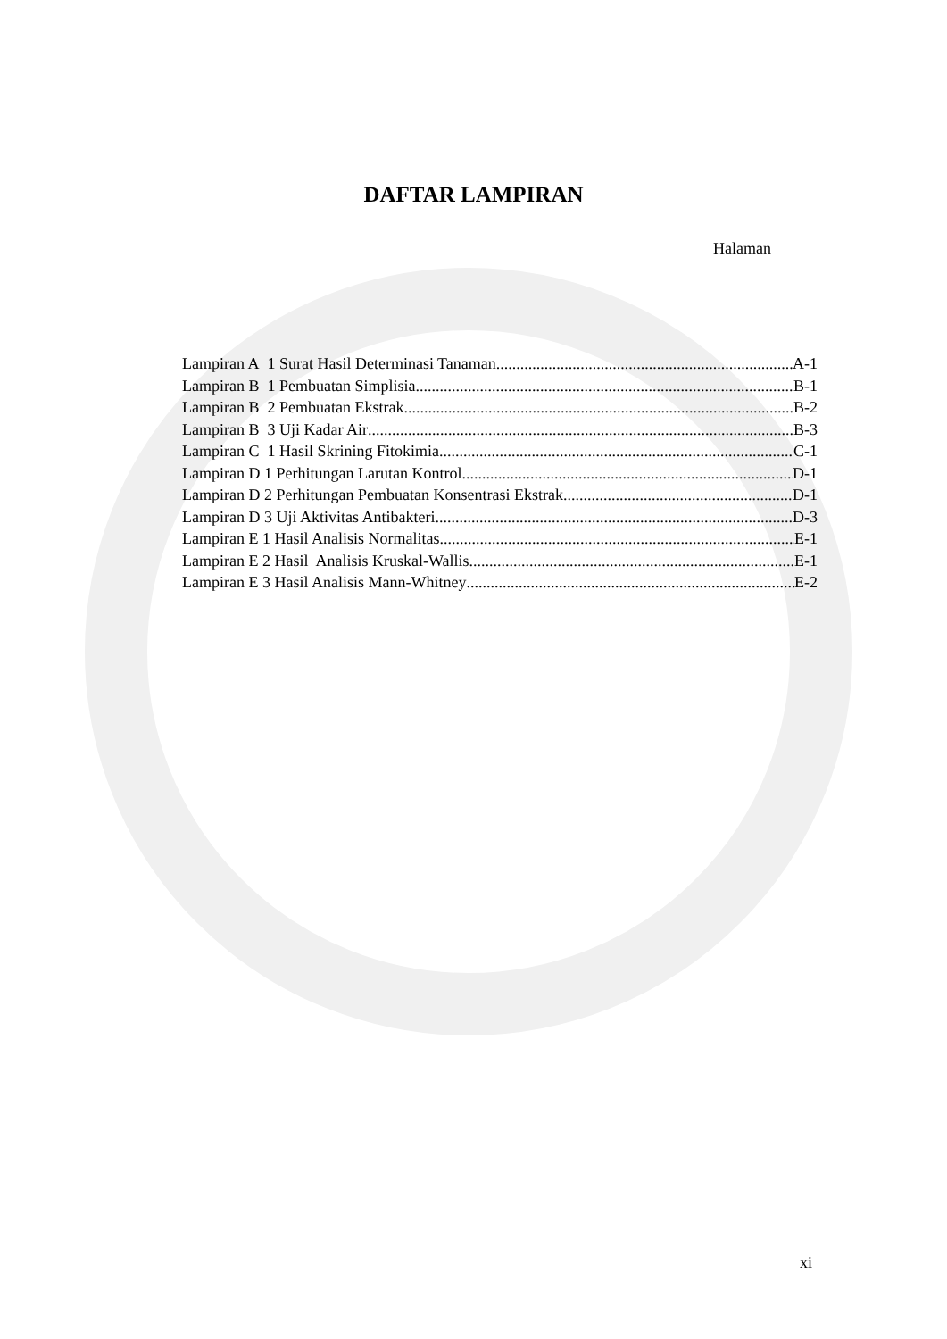DAFTAR LAMPIRAN
Halaman
Lampiran A 1 Surat Hasil Determinasi Tanaman A-1
Lampiran B 1 Pembuatan Simplisia B-1
Lampiran B 2 Pembuatan Ekstrak B-2
Lampiran B 3 Uji Kadar Air B-3
Lampiran C 1 Hasil Skrining Fitokimia C-1
Lampiran D 1 Perhitungan Larutan Kontrol D-1
Lampiran D 2 Perhitungan Pembuatan Konsentrasi Ekstrak D-1
Lampiran D 3 Uji Aktivitas Antibakteri D-3
Lampiran E 1 Hasil Analisis Normalitas E-1
Lampiran E 2 Hasil Analisis Kruskal-Wallis E-1
Lampiran E 3 Hasil Analisis Mann-Whitney E-2
xi